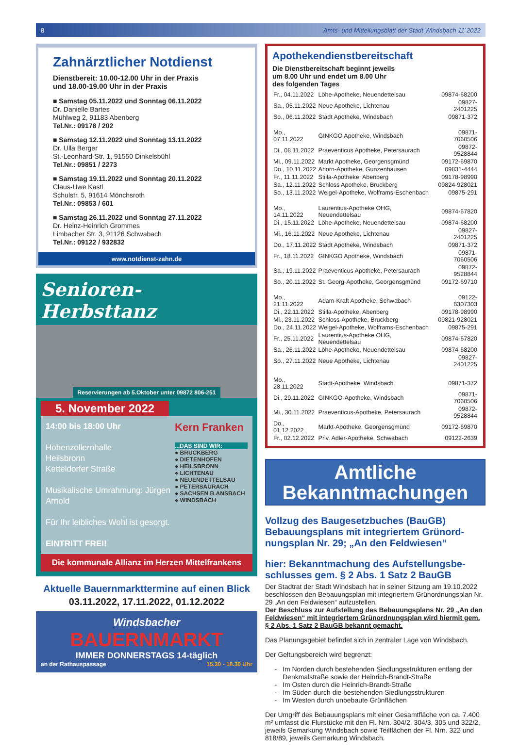8 Amts- und Mitteilungsblatt der Stadt Windsbach 11`2022
Zahnärztlicher Notdienst
Dienstbereit: 10.00-12.00 Uhr in der Praxis
und 18.00-19.00 Uhr in der Praxis
■ Samstag 05.11.2022 und Sonntag 06.11.2022
Dr. Danielle Bartes
Mühlweg 2, 91183 Abenberg
Tel.Nr.: 09178 / 202
■ Samstag 12.11.2022 und Sonntag 13.11.2022
Dr. Ulla Berger
St.-Leonhard-Str. 1, 91550 Dinkelsbühl
Tel.Nr.: 09851 / 2273
■ Samstag 19.11.2022 und Sonntag 20.11.2022
Claus-Uwe Kastl
Schulstr. 5, 91614 Mönchsroth
Tel.Nr.: 09853 / 601
■ Samstag 26.11.2022 und Sonntag 27.11.2022
Dr. Heinz-Heinrich Grommes
Limbacher Str. 3, 91126 Schwabach
Tel.Nr.: 09122 / 932832
www.notdienst-zahn.de
Senioren-Herbsttanz
Reservierungen ab 5.Oktober unter 09872 806-251
5. November 2022
14:00 bis 18:00 Uhr
Hohenzollernhalle
Heilsbronn
Ketteldorfer Straße
Musikalische Umrahmung: Jürgen Arnold
Für Ihr leibliches Wohl ist gesorgt.
EINTRITT FREI!
Kern Franken
...DAS SIND WIR:
● BRUCKBERG
● DIETENHOFEN
● HEILSBRONN
● LICHTENAU
● NEUENDETTELSAU
● PETERSAURACH
● SACHSEN B.ANSBACH
● WINDSBACH
Die kommunale Allianz im Herzen Mittelfrankens
Aktuelle Bauernmarkttermine auf einen Blick
03.11.2022, 17.11.2022, 01.12.2022
Windsbacher
BAUERNMARKT
IMMER DONNERSTAGS 14-täglich
an der Rathauspassage 15.30 - 18.30 Uhr
Apothekendienstbereitschaft
Die Dienstbereitschaft beginnt jeweils
um 8.00 Uhr und endet um 8.00 Uhr
des folgenden Tages
| Fr., 04.11.2022 | Löhe-Apotheke, Neuendettelsau | 09874-68200 |
| Sa., 05.11.2022 | Neue Apotheke, Lichtenau | 09827-2401225 |
| So., 06.11.2022 | Stadt Apotheke, Windsbach | 09871-372 |
| Mo., 07.11.2022 | GINKGO Apotheke, Windsbach | 09871-7060506 |
| Di., 08.11.2022 | Praeventicus Apotheke, Petersaurach | 09872-9528844 |
| Mi., 09.11.2022 | Markt Apotheke, Georgensgmünd | 09172-69870 |
| Do., 10.11.2022 | Ahorn-Apotheke, Gunzenhausen | 09831-4444 |
| Fr., 11.11.2022 | Stilla-Apotheke, Abenberg | 09178-98990 |
| Sa., 12.11.2022 | Schloss Apotheke, Bruckberg | 09824-928021 |
| So., 13.11.2022 | Weigel-Apotheke, Wolframs-Eschenbach | 09875-291 |
| Mo., 14.11.2022 | Laurentius-Apotheke OHG, Neuendettelsau | 09874-67820 |
| Di., 15.11.2022 | Löhe-Apotheke, Neuendettelsau | 09874-68200 |
| Mi., 16.11.2022 | Neue Apotheke, Lichtenau | 09827-2401225 |
| Do., 17.11.2022 | Stadt Apotheke, Windsbach | 09871-372 |
| Fr., 18.11.2022 | GINKGO Apotheke, Windsbach | 09871-7060506 |
| Sa., 19.11.2022 | Praeventicus Apotheke, Petersaurach | 09872-9528844 |
| So., 20.11.2022 | St. Georg-Apotheke, Georgensgmünd | 09172-69710 |
| Mo., 21.11.2022 | Adam-Kraft Apotheke, Schwabach | 09122-6307303 |
| Di., 22.11.2022 | Stilla-Apotheke, Abenberg | 09178-98990 |
| Mi., 23.11.2022 | Schloss-Apotheke, Bruckberg | 09821-928021 |
| Do., 24.11.2022 | Weigel-Apotheke, Wolframs-Eschenbach | 09875-291 |
| Fr., 25.11.2022 | Laurentius-Apotheke OHG, Neuendettelsau | 09874-67820 |
| Sa., 26.11.2022 | Löhe-Apotheke, Neuendettelsau | 09874-68200 |
| So., 27.11.2022 | Neue Apotheke, Lichtenau | 09827-2401225 |
| Mo., 28.11.2022 | Stadt-Apotheke, Windsbach | 09871-372 |
| Di., 29.11.2022 | GINKGO-Apotheke, Windsbach | 09871-7060506 |
| Mi., 30.11.2022 | Praeventicus-Apotheke, Petersaurach | 09872-9528844 |
| Do., 01.12.2022 | Markt-Apotheke, Georgensgmünd | 09172-69870 |
| Fr., 02.12.2022 | Priv. Adler-Apotheke, Schwabach | 09122-2639 |
Amtliche
Bekanntmachungen
Vollzug des Baugesetzbuches (BauGB)
Bebauungsplans mit integriertem Grünord-nungsplan Nr. 29; „An den Feldwiesen“
hier: Bekanntmachung des Aufstellungsbe-schlusses gem. § 2 Abs. 1 Satz 2 BauGB
Der Stadtrat der Stadt Windsbach hat in seiner Sitzung am 19.10.2022 beschlossen den Bebauungsplan mit integriertem Grünordnungsplan Nr. 29 „An den Feldwiesen“ aufzustellen.
Der Beschluss zur Aufstellung des Bebauungsplans Nr. 29 „An den Feldwiesen“ mit integriertem Grünordnungsplan wird hiermit gem. § 2 Abs. 1 Satz 2 BauGB bekannt gemacht.
Das Planungsgebiet befindet sich in zentraler Lage von Windsbach.
Der Geltungsbereich wird begrenzt:
Im Norden durch bestehenden Siedlungsstrukturen entlang der Denkmalstraße sowie der Heinrich-Brandt-Straße
Im Osten durch die Heinrich-Brandt-Straße
Im Süden durch die bestehenden Siedlungsstrukturen
Im Westen durch unbebaute Grünflächen
Der Umgriff des Bebauungsplans mit einer Gesamtfläche von ca. 7.400 m² umfasst die Flurstücke mit den Fl. Nrn. 304/2, 304/3, 305 und 322/2, jeweils Gemarkung Windsbach sowie Teilflächen der Fl. Nrn. 322 und 818/89, jeweils Gemarkung Windsbach.